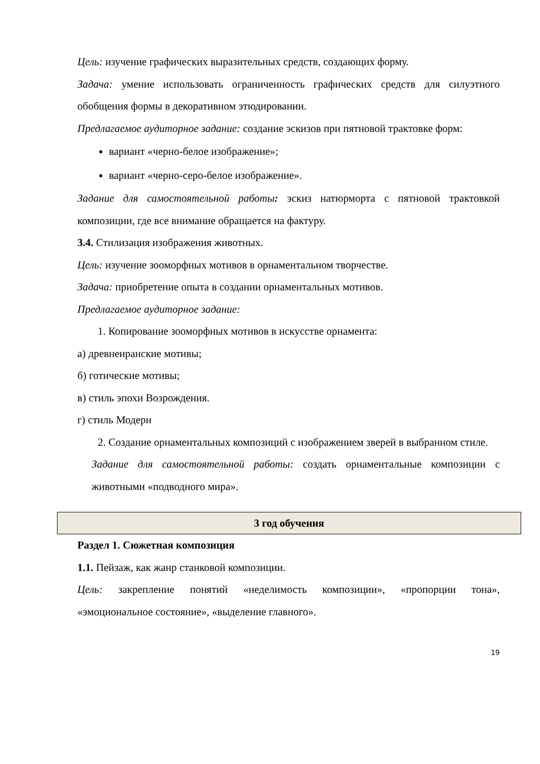Цель: изучение графических выразительных средств, создающих форму.
Задача: умение использовать ограниченность графических средств для силуэтного обобщения формы в декоративном этюдировании.
Предлагаемое аудиторное задание: создание эскизов при пятновой трактовке форм:
вариант «черно-белое изображение»;
вариант «черно-серо-белое изображение».
Задание для самостоятельной работы: эскиз натюрморта с пятновой трактовкой композиции, где все внимание обращается на фактуру.
3.4. Стилизация изображения животных.
Цель: изучение зооморфных мотивов в орнаментальном творчестве.
Задача: приобретение опыта в создании орнаментальных мотивов.
Предлагаемое аудиторное задание:
1. Копирование зооморфных мотивов в искусстве орнамента:
а) древнеиранские мотивы;
б) готические мотивы;
в) стиль эпохи Возрождения.
г) стиль Модерн
2. Создание орнаментальных композиций с изображением зверей в выбранном стиле.
Задание для самостоятельной работы: создать орнаментальные композиции с животными «подводного мира».
3 год обучения
Раздел 1. Сюжетная композиция
1.1. Пейзаж, как жанр станковой композиции.
Цель: закрепление понятий «неделимость композиции», «пропорции тона», «эмоциональное состояние», «выделение главного».
19